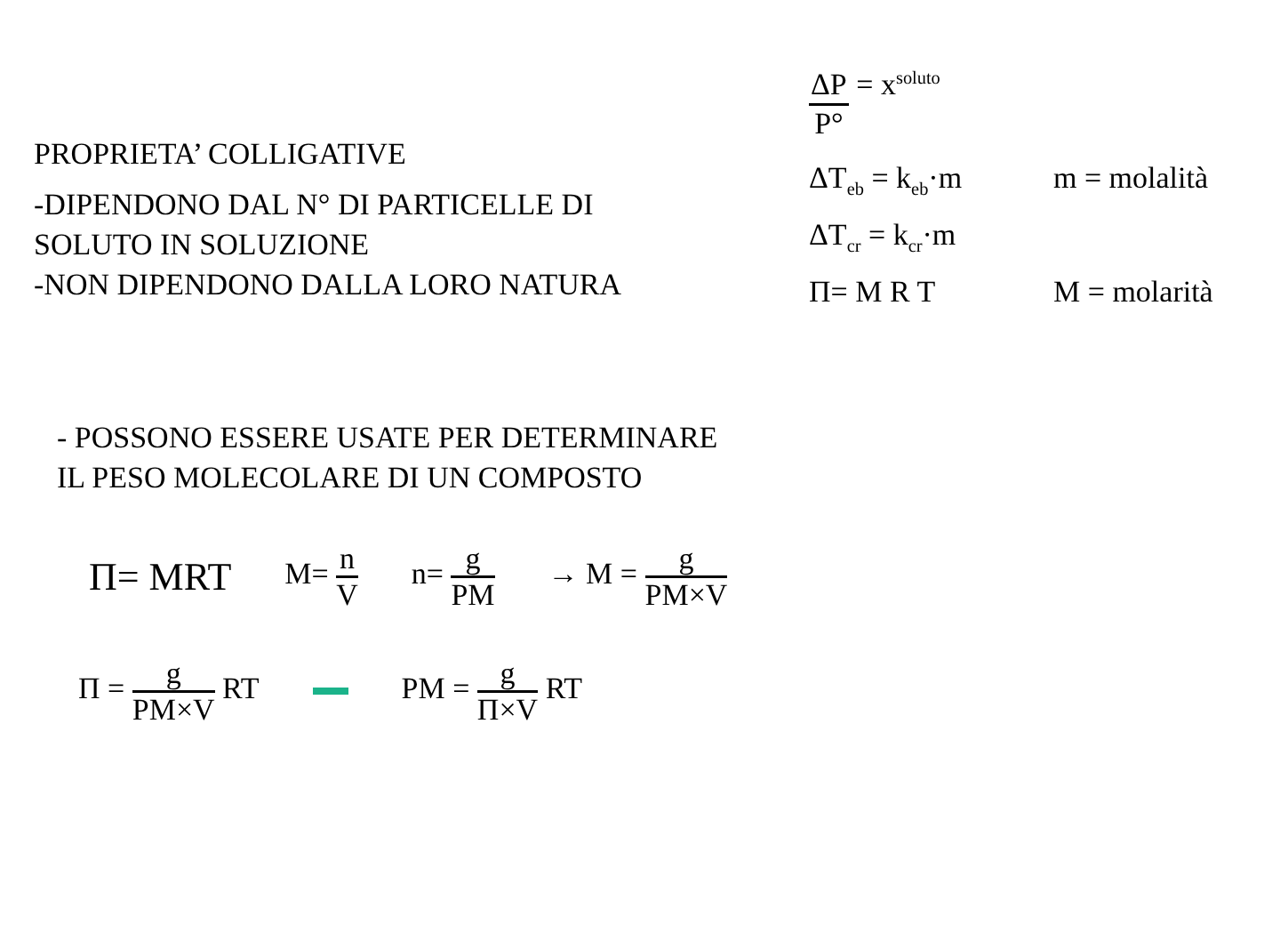PROPRIETA’ COLLIGATIVE
-DIPENDONO DAL N° DI PARTICELLE DI
SOLUTO IN SOLUZIONE
-NON DIPENDONO DALLA LORO NATURA
ΔP P° = x<sub>soluto</sub>
ΔT<sub>eb</sub> = k<sub>eb</sub>·m m = molalità
ΔT<sub>cr</sub> = k<sub>cr</sub>·m
Π= M R T M = molarità
- POSSONO ESSERE USATE PER DETERMINARE
IL PESO MOLECOLARE DI UN COMPOSTO
Π= MRT M= n V n= g PM → M = g PM×V
Π = g PM×V RT PM = g Π×V RT